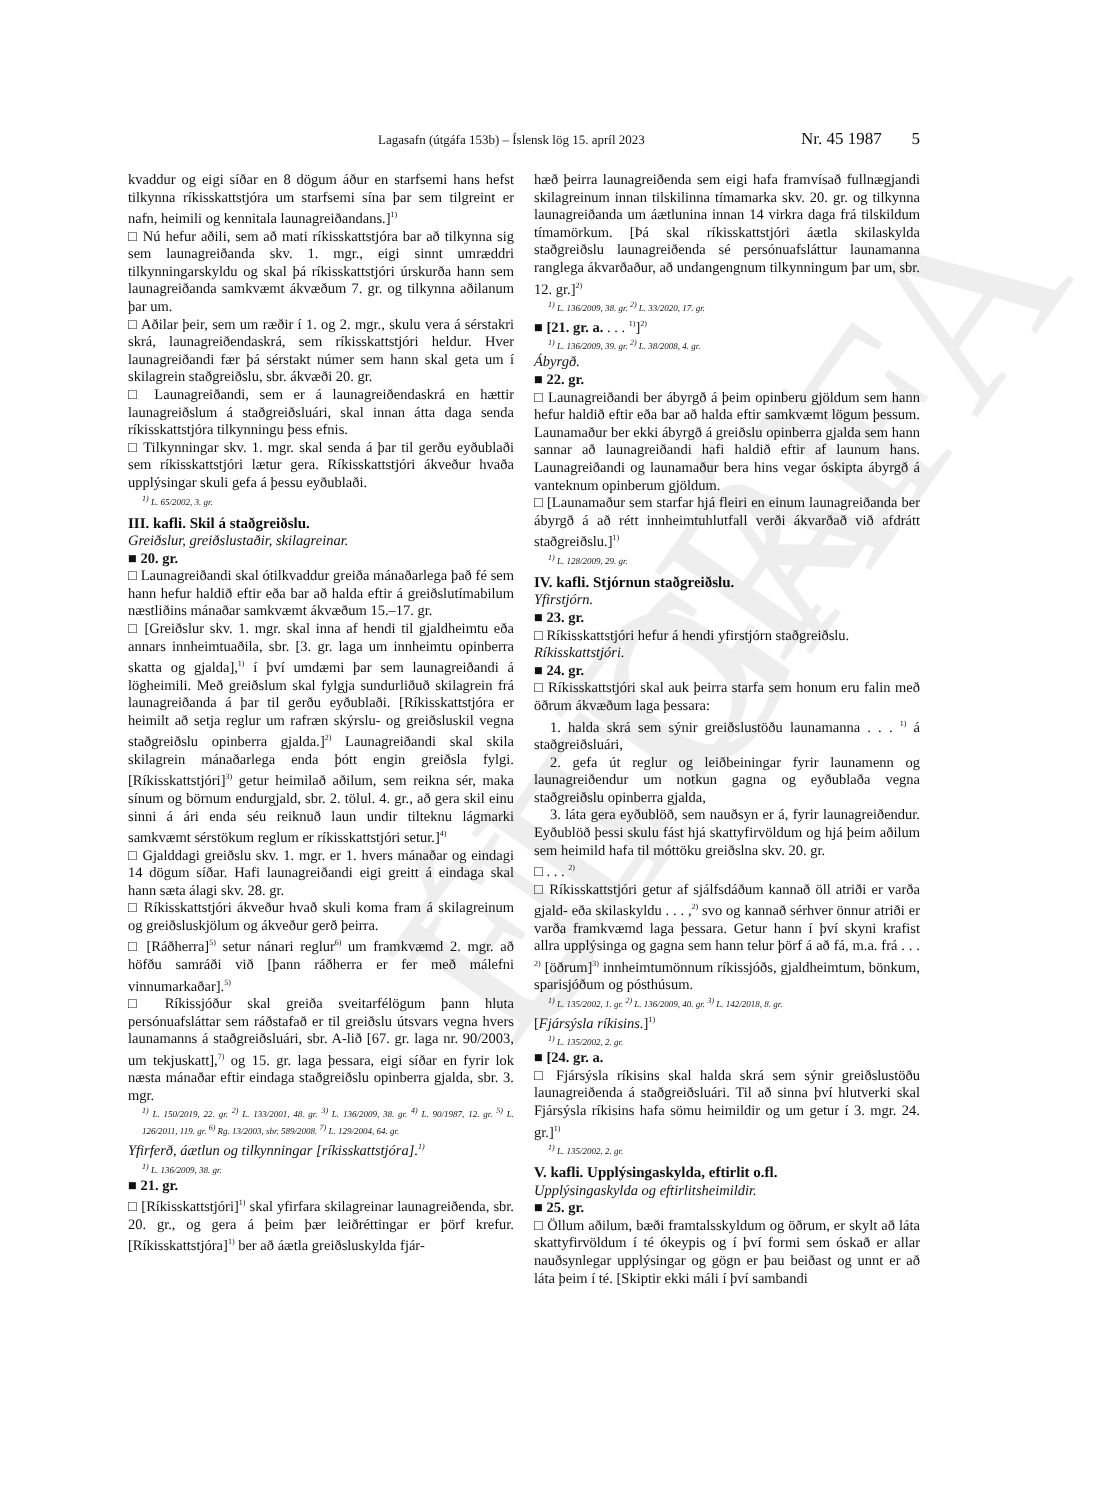ELDRI ÚTGÁFA
Lagasafn (útgáfa 153b) – Íslensk lög 15. apríl 2023 Nr. 45 1987 5
kvaddur og eigi síðar en 8 dögum áður en starfsemi hans hefst tilkynna ríkisskattstjóra um starfsemi sína þar sem tilgreint er nafn, heimili og kennitala launagreiðandans.]<sup>1)</sup>
□ Nú hefur aðili, sem að mati ríkisskattstjóra bar að tilkynna sig sem launagreiðanda skv. 1. mgr., eigi sinnt umræddri tilkynningarskyldu og skal þá ríkisskattstjóri úrskurða hann sem launagreiðanda samkvæmt ákvæðum 7. gr. og tilkynna aðilanum þar um.
□ Aðilar þeir, sem um ræðir í 1. og 2. mgr., skulu vera á sérstakri skrá, launagreiðendaskrá, sem ríkisskattstjóri heldur. Hver launagreiðandi fær þá sérstakt númer sem hann skal geta um í skilagrein staðgreiðslu, sbr. ákvæði 20. gr.
□ Launagreiðandi, sem er á launagreiðendaskrá en hættir launagreiðslum á staðgreiðsluári, skal innan átta daga senda ríkisskattstjóra tilkynningu þess efnis.
□ Tilkynningar skv. 1. mgr. skal senda á þar til gerðu eyðublaði sem ríkisskattstjóri lætur gera. Ríkisskattstjóri ákveður hvaða upplýsingar skuli gefa á þessu eyðublaði.
<sup>1)</sup> L. 65/2002, 3. gr.
III. kafli. Skil á staðgreiðslu.
Greiðslur, greiðslustaðir, skilagreinar.
■ 20. gr.
□ Launagreiðandi skal ótilkvaddur greiða mánaðarlega það fé sem hann hefur haldið eftir eða bar að halda eftir á greiðslutímabilum næstliðins mánaðar samkvæmt ákvæðum 15.–17. gr.
□ [Greiðslur skv. 1. mgr. skal inna af hendi til gjaldheimtu eða annars innheimtuaðila, sbr. [3. gr. laga um innheimtu opinberra skatta og gjalda],<sup>1)</sup> í því umdæmi þar sem launagreiðandi á lögheimili. Með greiðslum skal fylgja sundurliðuð skilagrein frá launagreiðanda á þar til gerðu eyðublaði. [Ríkisskattstjóra er heimilt að setja reglur um rafræn skýrslu- og greiðsluskil vegna staðgreiðslu opinberra gjalda.]<sup>2)</sup> Launagreiðandi skal skila skilagrein mánaðarlega enda þótt engin greiðsla fylgi. [Ríkisskattstjóri]<sup>3)</sup> getur heimilað aðilum, sem reikna sér, maka sínum og börnum endurgjald, sbr. 2. tölul. 4. gr., að gera skil einu sinni á ári enda séu reiknuð laun undir tilteknu lágmarki samkvæmt sérstökum reglum er ríkisskattstjóri setur.]<sup>4)</sup>
□ Gjalddagi greiðslu skv. 1. mgr. er 1. hvers mánaðar og eindagi 14 dögum síðar. Hafi launagreiðandi eigi greitt á eindaga skal hann sæta álagi skv. 28. gr.
□ Ríkisskattstjóri ákveður hvað skuli koma fram á skilagreinum og greiðsluskjölum og ákveður gerð þeirra.
□ [Ráðherra]<sup>5)</sup> setur nánari reglur<sup>6)</sup> um framkvæmd 2. mgr. að höfðu samráði við [þann ráðherra er fer með málefni vinnumarkaðar].<sup>5)</sup>
□ Ríkissjóður skal greiða sveitarfélögum þann hluta persónuafsláttar sem ráðstafað er til greiðslu útsvars vegna hvers launamanns á staðgreiðsluári, sbr. A-lið [67. gr. laga nr. 90/2003, um tekjuskatt],<sup>7)</sup> og 15. gr. laga þessara, eigi síðar en fyrir lok næsta mánaðar eftir eindaga staðgreiðslu opinberra gjalda, sbr. 3. mgr.
<sup>1)</sup> L. 150/2019, 22. gr. <sup>2)</sup> L. 133/2001, 48. gr. <sup>3)</sup> L. 136/2009, 38. gr. <sup>4)</sup> L. 90/1987, 12. gr. <sup>5)</sup> L. 126/2011, 119. gr. <sup>6)</sup> Rg. 13/2003, sbr. 589/2008. <sup>7)</sup> L. 129/2004, 64. gr.
Yfirferð, áætlun og tilkynningar [ríkisskattstjóra].<sup>1)</sup>
<sup>1)</sup> L. 136/2009, 38. gr.
■ 21. gr.
□ [Ríkisskattstjóri]<sup>1)</sup> skal yfirfara skilagreinar launagreiðenda, sbr. 20. gr., og gera á þeim þær leiðréttingar er þörf krefur. [Ríkisskattstjóra]<sup>1)</sup> ber að áætla greiðsluskylda fjár-
hæð þeirra launagreiðenda sem eigi hafa framvísað fullnægjandi skilagreinum innan tilskilinna tímamarka skv. 20. gr. og tilkynna launagreiðanda um áætlunina innan 14 virkra daga frá tilskildum tímamörkum. [Þá skal ríkisskattstjóri áætla skilaskylda staðgreiðslu launagreiðenda sé persónuafsláttur launamanna ranglega ákvarðaður, að undangengnum tilkynningum þar um, sbr. 12. gr.]<sup>2)</sup>
<sup>1)</sup> L. 136/2009, 38. gr. <sup>2)</sup> L. 33/2020, 17. gr.
■ [21. gr. a. . . . <sup>1)</sup>]<sup>2)</sup>
<sup>1)</sup> L. 136/2009, 39. gr. <sup>2)</sup> L. 38/2008, 4. gr.
Ábyrgð.
■ 22. gr.
□ Launagreiðandi ber ábyrgð á þeim opinberu gjöldum sem hann hefur haldið eftir eða bar að halda eftir samkvæmt lögum þessum. Launamaður ber ekki ábyrgð á greiðslu opinberra gjalda sem hann sannar að launagreiðandi hafi haldið eftir af launum hans. Launagreiðandi og launamaður bera hins vegar óskipta ábyrgð á vanteknum opinberum gjöldum.
□ [Launamaður sem starfar hjá fleiri en einum launagreiðanda ber ábyrgð á að rétt innheimtuhlutfall verði ákvarðað við afdrátt staðgreiðslu.]<sup>1)</sup>
<sup>1)</sup> L. 128/2009, 29. gr.
IV. kafli. Stjórnun staðgreiðslu.
Yfirstjórn.
■ 23. gr.
□ Ríkisskattstjóri hefur á hendi yfirstjórn staðgreiðslu.
Ríkisskattstjóri.
■ 24. gr.
□ Ríkisskattstjóri skal auk þeirra starfa sem honum eru falin með öðrum ákvæðum laga þessara:
1. halda skrá sem sýnir greiðslustöðu launamanna . . . <sup>1)</sup> á staðgreiðsluári,
2. gefa út reglur og leiðbeiningar fyrir launamenn og launagreiðendur um notkun gagna og eyðublaða vegna staðgreiðslu opinberra gjalda,
3. láta gera eyðublöð, sem nauðsyn er á, fyrir launagreiðendur. Eyðublöð þessi skulu fást hjá skattyfirvöldum og hjá þeim aðilum sem heimild hafa til móttöku greiðslna skv. 20. gr.
□ . . . <sup>2)</sup>
□ Ríkisskattstjóri getur af sjálfsdáðum kannað öll atriði er varða gjald- eða skilaskyldu . . . ,<sup>2)</sup> svo og kannað sérhver önnur atriði er varða framkvæmd laga þessara. Getur hann í því skyni krafist allra upplýsinga og gagna sem hann telur þörf á að fá, m.a. frá . . . <sup>2)</sup> [öðrum]<sup>3)</sup> innheimtumönnum ríkissjóðs, gjaldheimtum, bönkum, sparisjóðum og pósthúsum.
<sup>1)</sup> L. 135/2002, 1. gr. <sup>2)</sup> L. 136/2009, 40. gr. <sup>3)</sup> L. 142/2018, 8. gr.
[Fjársýsla ríkisins.]<sup>1)</sup>
<sup>1)</sup> L. 135/2002, 2. gr.
■ [24. gr. a.
□ Fjársýsla ríkisins skal halda skrá sem sýnir greiðslustöðu launagreiðenda á staðgreiðsluári. Til að sinna því hlutverki skal Fjársýsla ríkisins hafa sömu heimildir og um getur í 3. mgr. 24. gr.]<sup>1)</sup>
<sup>1)</sup> L. 135/2002, 2. gr.
V. kafli. Upplýsingaskylda, eftirlit o.fl.
Upplýsingaskylda og eftirlitsheimildir.
■ 25. gr.
□ Öllum aðilum, bæði framtalsskyldum og öðrum, er skylt að láta skattyfirvöldum í té ókeypis og í því formi sem óskað er allar nauðsynlegar upplýsingar og gögn er þau beiðast og unnt er að láta þeim í té. [Skiptir ekki máli í því sambandi